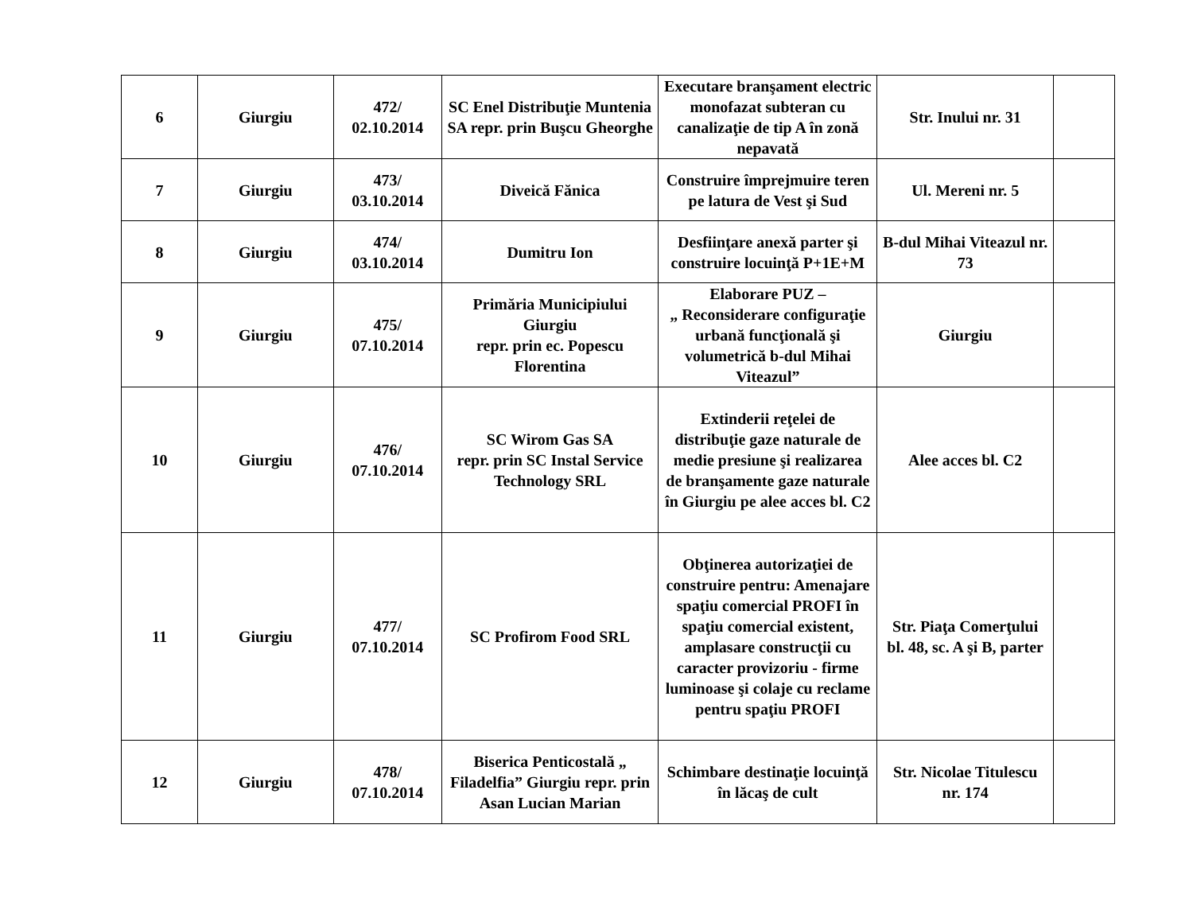| 6 | Giurgiu | 472/ 02.10.2014 | SC Enel Distribuţie Muntenia SA repr. prin Buşcu Gheorghe | Executare branşament electric monofazat subteran cu canalizaţie de tip A în zonă nepavată | Str. Inului nr. 31 | |
| 7 | Giurgiu | 473/ 03.10.2014 | Diveică Fănica | Construire împrejmuire teren pe latura de Vest şi Sud | Ul. Mereni nr. 5 | |
| 8 | Giurgiu | 474/ 03.10.2014 | Dumitru Ion | Desfiinţare anexă parter şi construire locuinţă P+1E+M | B-dul Mihai Viteazul nr. 73 | |
| 9 | Giurgiu | 475/ 07.10.2014 | Primăria Municipiului Giurgiu repr. prin ec. Popescu Florentina | Elaborare PUZ – „ Reconsiderare configuraţie urbană funcţională şi volumetrică b-dul Mihai Viteazul” | Giurgiu | |
| 10 | Giurgiu | 476/ 07.10.2014 | SC Wirom Gas SA repr. prin SC Instal Service Technology SRL | Extinderii reţelei de distribuţie gaze naturale de medie presiune şi realizarea de branşamente gaze naturale în Giurgiu pe alee acces bl. C2 | Alee acces bl. C2 | |
| 11 | Giurgiu | 477/ 07.10.2014 | SC Profirom Food SRL | Obţinerea autorizaţiei de construire pentru: Amenajare spaţiu comercial PROFI în spaţiu comercial existent, amplasare construcţii cu caracter provizoriu - firme luminoase şi colaje cu reclame pentru spaţiu PROFI | Str. Piaţa Comerţului bl. 48, sc. A şi B, parter | |
| 12 | Giurgiu | 478/ 07.10.2014 | Biserica Penticostală „ Filadelfia” Giurgiu repr. prin Asan Lucian Marian | Schimbare destinaţie locuinţă în lăcaş de cult | Str. Nicolae Titulescu nr. 174 | |